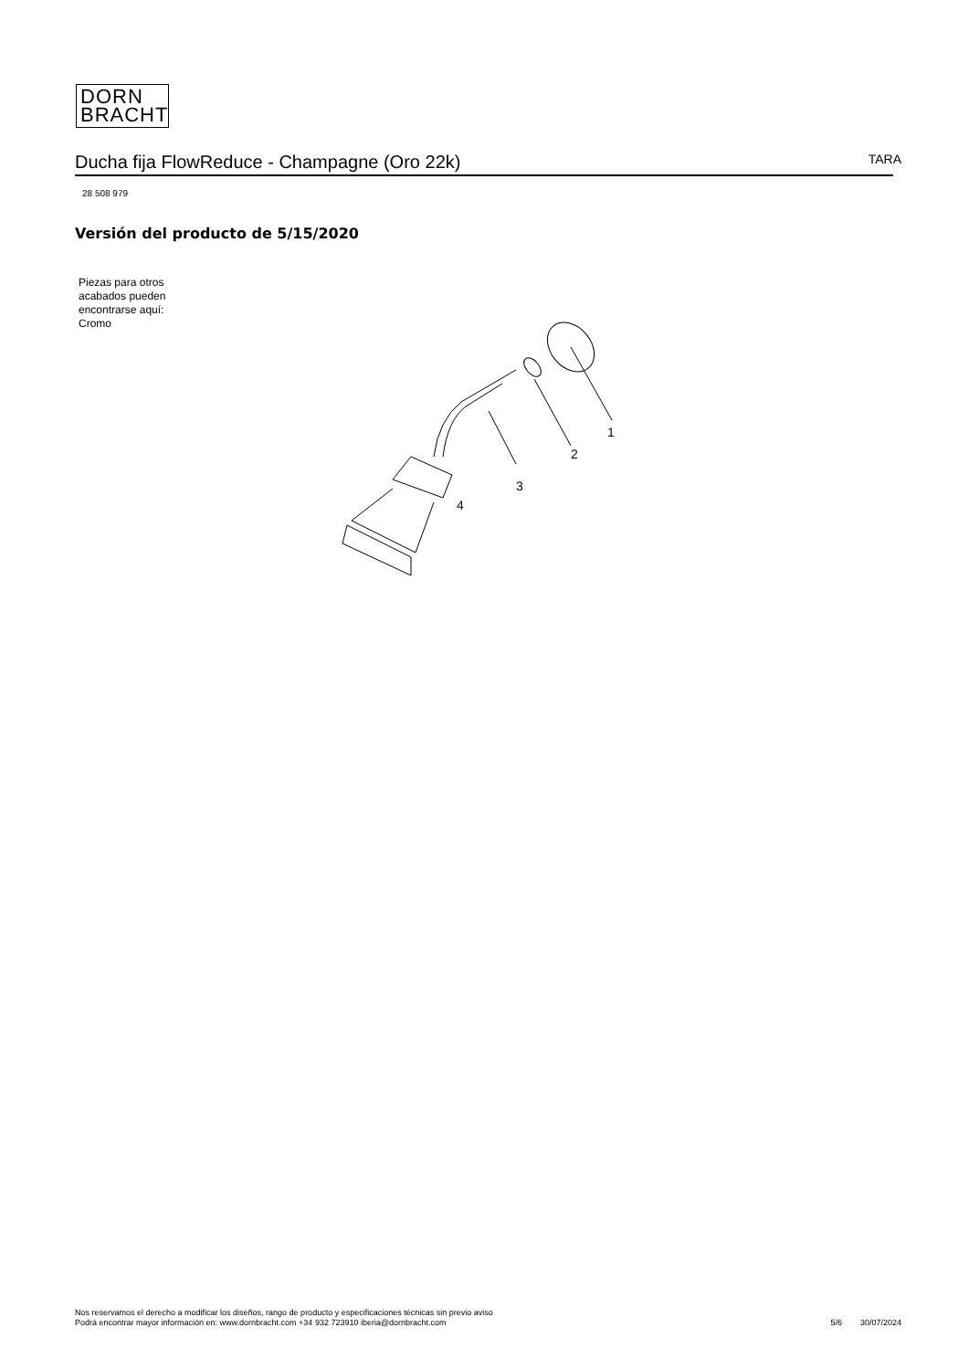DORN
BRACHT
Ducha fija FlowReduce - Champagne (Oro 22k) TARA
28 508 979
Versión del producto de 5/15/2020
Piezas para otros
acabados pueden
encontrarse aquí:
Cromo
1
2
3
4
Nos reservamos el derecho a modificar los diseños, rango de producto y especificaciones técnicas sin previo aviso
Podrá encontrar mayor información en: www.dornbracht.com +34 932 723910 iberia@dornbracht.com
5/6 30/07/2024